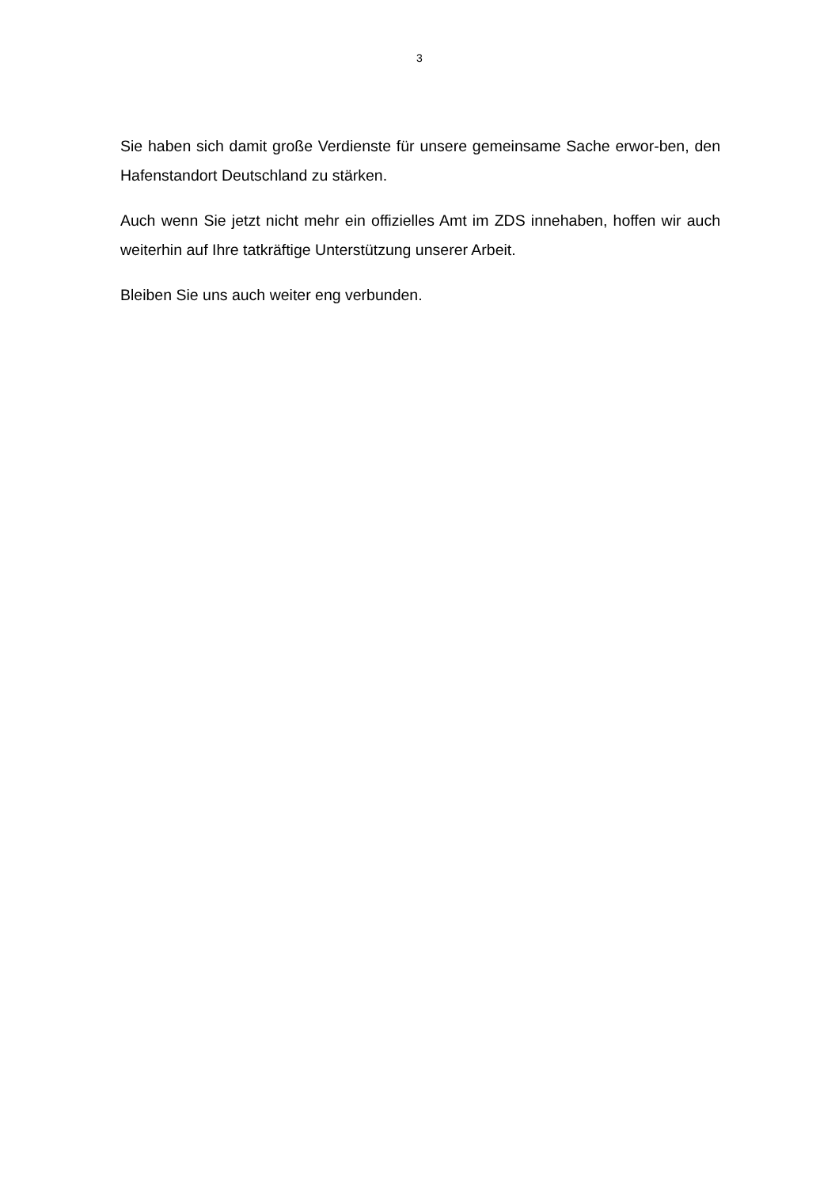3
Sie haben sich damit große Verdienste für unsere gemeinsame Sache erwor-ben, den Hafenstandort Deutschland zu stärken.
Auch wenn Sie jetzt nicht mehr ein offizielles Amt im ZDS innehaben, hoffen wir auch weiterhin auf Ihre tatkräftige Unterstützung unserer Arbeit.
Bleiben Sie uns auch weiter eng verbunden.